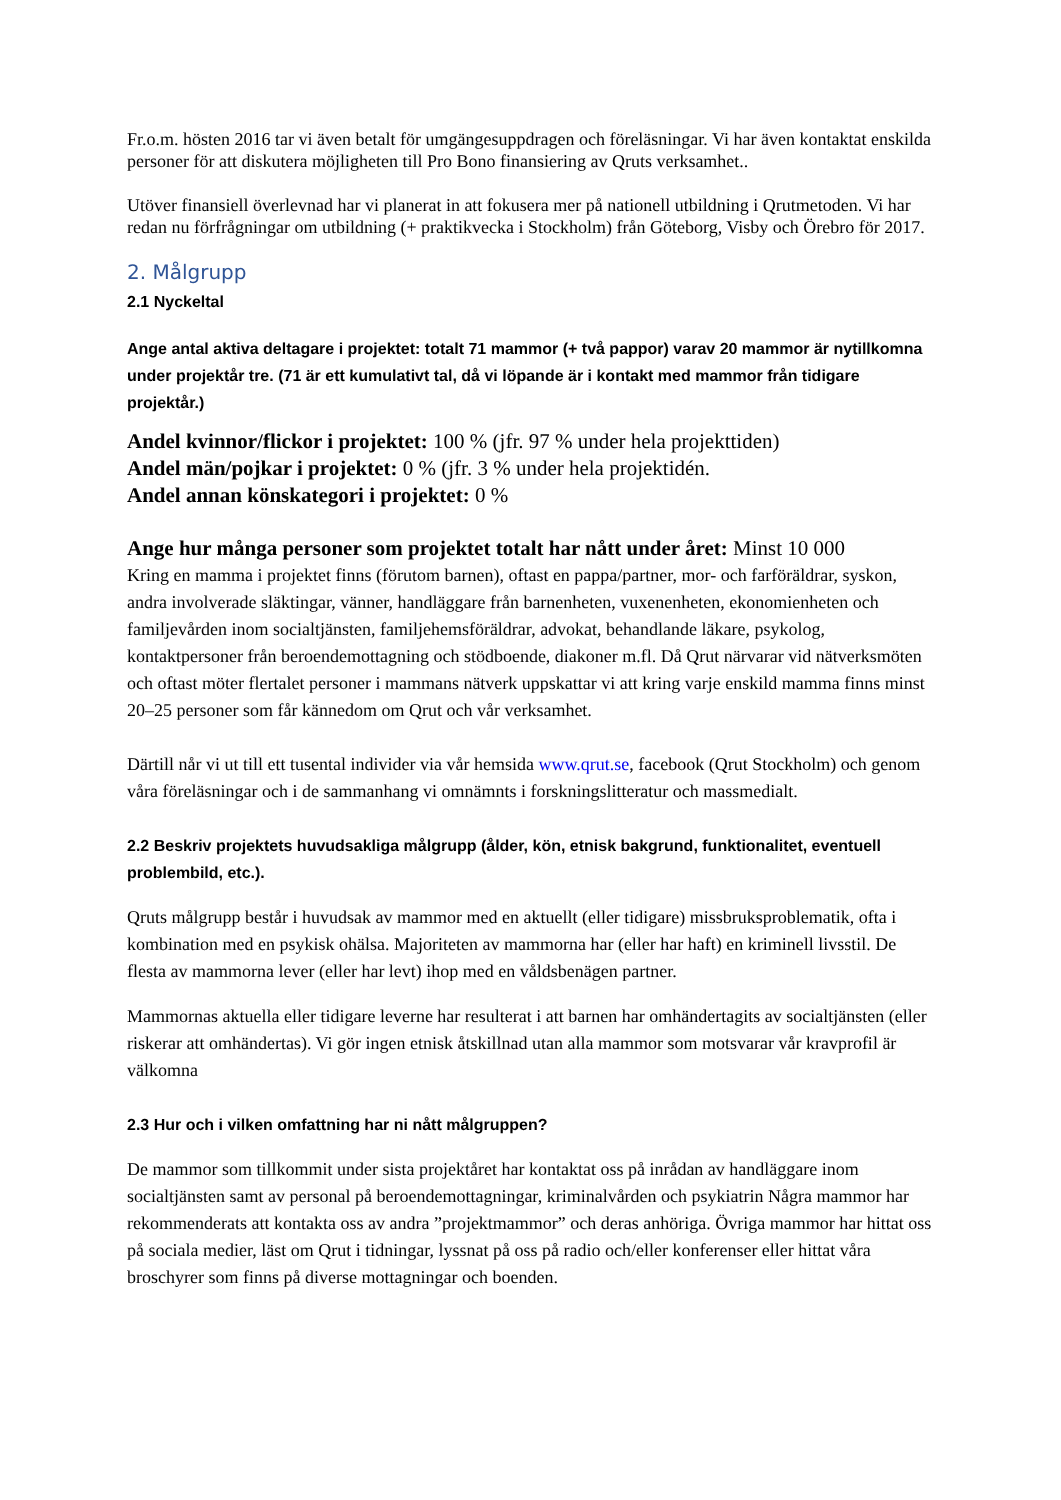Fr.o.m. hösten 2016 tar vi även betalt för umgängesuppdragen och föreläsningar. Vi har även kontaktat enskilda personer för att diskutera möjligheten till Pro Bono finansiering av Qruts verksamhet..
Utöver finansiell överlevnad har vi planerat in att fokusera mer på nationell utbildning i Qrutmetoden. Vi har redan nu förfrågningar om utbildning (+ praktikvecka i Stockholm) från Göteborg, Visby och Örebro för 2017.
2. Målgrupp
2.1 Nyckeltal
Ange antal aktiva deltagare i projektet: totalt 71 mammor (+ två pappor) varav 20 mammor är nytillkomna under projektår tre. (71 är ett kumulativt tal, då vi löpande är i kontakt med mammor från tidigare projektår.)
Andel kvinnor/flickor i projektet: 100 % (jfr. 97 % under hela projekttiden)
Andel män/pojkar i projektet: 0 % (jfr. 3 % under hela projektidén.
Andel annan könskategori i projektet: 0 %
Ange hur många personer som projektet totalt har nått under året: Minst 10 000
Kring en mamma i projektet finns (förutom barnen), oftast en pappa/partner, mor- och farföräldrar, syskon, andra involverade släktingar, vänner, handläggare från barnenheten, vuxenenheten, ekonomienheten och familjevården inom socialtjänsten, familjehemsföräldrar, advokat, behandlande läkare, psykolog, kontaktpersoner från beroendemottagning och stödboende, diakoner m.fl. Då Qrut närvarar vid nätverksmöten och oftast möter flertalet personer i mammans nätverk uppskattar vi att kring varje enskild mamma finns minst 20–25 personer som får kännedom om Qrut och vår verksamhet.
Därtill når vi ut till ett tusental individer via vår hemsida www.qrut.se, facebook (Qrut Stockholm) och genom våra föreläsningar och i de sammanhang vi omnämnts i forskningslitteratur och massmedialt.
2.2 Beskriv projektets huvudsakliga målgrupp (ålder, kön, etnisk bakgrund, funktionalitet, eventuell problembild, etc.).
Qruts målgrupp består i huvudsak av mammor med en aktuellt (eller tidigare) missbruksproblematik, ofta i kombination med en psykisk ohälsa. Majoriteten av mammorna har (eller har haft) en kriminell livsstil. De flesta av mammorna lever (eller har levt) ihop med en våldsbenägen partner.
Mammornas aktuella eller tidigare leverne har resulterat i att barnen har omhändertagits av socialtjänsten (eller riskerar att omhändertas). Vi gör ingen etnisk åtskillnad utan alla mammor som motsvarar vår kravprofil är välkomna
2.3 Hur och i vilken omfattning har ni nått målgruppen?
De mammor som tillkommit under sista projektåret har kontaktat oss på inrådan av handläggare inom socialtjänsten samt av personal på beroendemottagningar, kriminalvården och psykiatrin Några mammor har rekommenderats att kontakta oss av andra ”projektmammor” och deras anhöriga. Övriga mammor har hittat oss på sociala medier, läst om Qrut i tidningar, lyssnat på oss på radio och/eller konferenser eller hittat våra broschyrer som finns på diverse mottagningar och boenden.